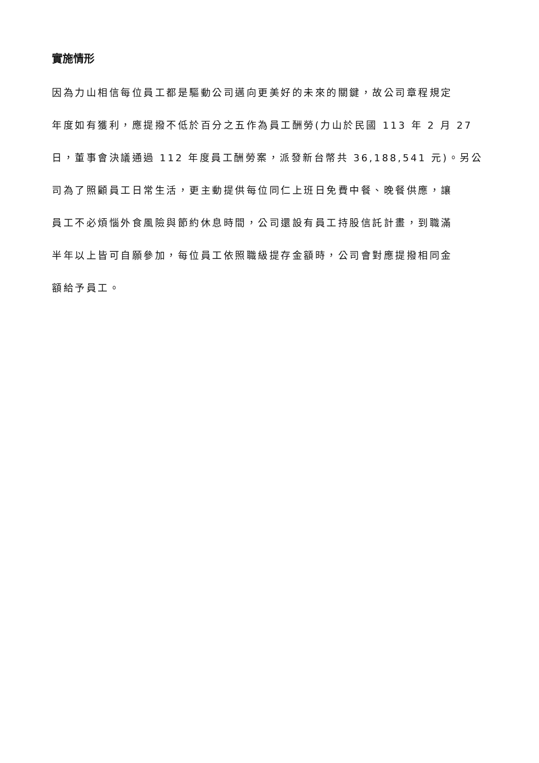實施情形
因為力山相信每位員工都是驅動公司邁向更美好的未來的關鍵，故公司章程規定
年度如有獲利，應提撥不低於百分之五作為員工酬勞(力山於民國 113 年 2 月 27
日，董事會決議通過 112 年度員工酬勞案，派發新台幣共 36,188,541 元)。另公
司為了照顧員工日常生活，更主動提供每位同仁上班日免費中餐、晚餐供應，讓
員工不必煩惱外食風險與節約休息時間，公司還設有員工持股信託計畫，到職滿
半年以上皆可自願參加，每位員工依照職級提存金額時，公司會對應提撥相同金
額給予員工。